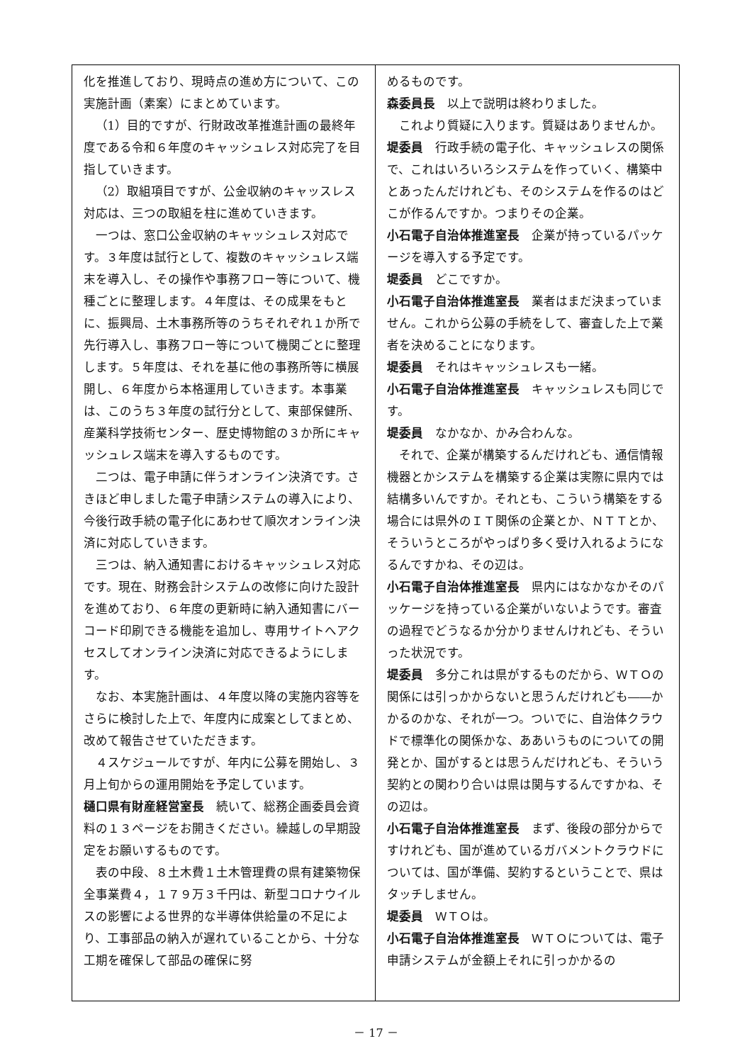化を推進しており、現時点の進め方について、この実施計画（素案）にまとめています。
（1）目的ですが、行財政改革推進計画の最終年度である令和６年度のキャッシュレス対応完了を目指していきます。
（2）取組項目ですが、公金収納のキャッスレス対応は、三つの取組を柱に進めていきます。
一つは、窓口公金収納のキャッシュレス対応です。３年度は試行として、複数のキャッシュレス端末を導入し、その操作や事務フロー等について、機種ごとに整理します。４年度は、その成果をもとに、振興局、土木事務所等のうちそれぞれ１か所で先行導入し、事務フロー等について機関ごとに整理します。５年度は、それを基に他の事務所等に横展開し、６年度から本格運用していきます。本事業は、このうち３年度の試行分として、東部保健所、産業科学技術センター、歴史博物館の３か所にキャッシュレス端末を導入するものです。
二つは、電子申請に伴うオンライン決済です。さきほど申しました電子申請システムの導入により、今後行政手続の電子化にあわせて順次オンライン決済に対応していきます。
三つは、納入通知書におけるキャッシュレス対応です。現在、財務会計システムの改修に向けた設計を進めており、６年度の更新時に納入通知書にバーコード印刷できる機能を追加し、専用サイトへアクセスしてオンライン決済に対応できるようにします。
なお、本実施計画は、４年度以降の実施内容等をさらに検討した上で、年度内に成案としてまとめ、改めて報告させていただきます。
４スケジュールですが、年内に公募を開始し、３月上旬からの運用開始を予定しています。
樋口県有財産経営室長　続いて、総務企画委員会資料の１３ページをお開きください。繰越しの早期設定をお願いするものです。
表の中段、８土木費１土木管理費の県有建築物保全事業費４，１７９万３千円は、新型コロナウイルスの影響による世界的な半導体供給量の不足により、工事部品の納入が遅れていることから、十分な工期を確保して部品の確保に努
めるものです。
森委員長　以上で説明は終わりました。
これより質疑に入ります。質疑はありませんか。
堤委員　行政手続の電子化、キャッシュレスの関係で、これはいろいろシステムを作っていく、構築中とあったんだけれども、そのシステムを作るのはどこが作るんですか。つまりその企業。
小石電子自治体推進室長　企業が持っているパッケージを導入する予定です。
堤委員　どこですか。
小石電子自治体推進室長　業者はまだ決まっていません。これから公募の手続をして、審査した上で業者を決めることになります。
堤委員　それはキャッシュレスも一緒。
小石電子自治体推進室長　キャッシュレスも同じです。
堤委員　なかなか、かみ合わんな。
それで、企業が構築するんだけれども、通信情報機器とかシステムを構築する企業は実際に県内では結構多いんですか。それとも、こういう構築をする場合には県外のＩＴ関係の企業とか、ＮＴＴとか、そういうところがやっぱり多く受け入れるようになるんですかね、その辺は。
小石電子自治体推進室長　県内にはなかなかそのパッケージを持っている企業がいないようです。審査の過程でどうなるか分かりませんけれども、そういった状況です。
堤委員　多分これは県がするものだから、ＷＴＯの関係には引っかからないと思うんだけれども――かかるのかな、それが一つ。ついでに、自治体クラウドで標準化の関係かな、ああいうものについての開発とか、国がするとは思うんだけれども、そういう契約との関わり合いは県は関与するんですかね、その辺は。
小石電子自治体推進室長　まず、後段の部分からですけれども、国が進めているガバメントクラウドについては、国が準備、契約するということで、県はタッチしません。
堤委員　ＷＴＯは。
小石電子自治体推進室長　ＷＴＯについては、電子申請システムが金額上それに引っかかるの
－ 17 －